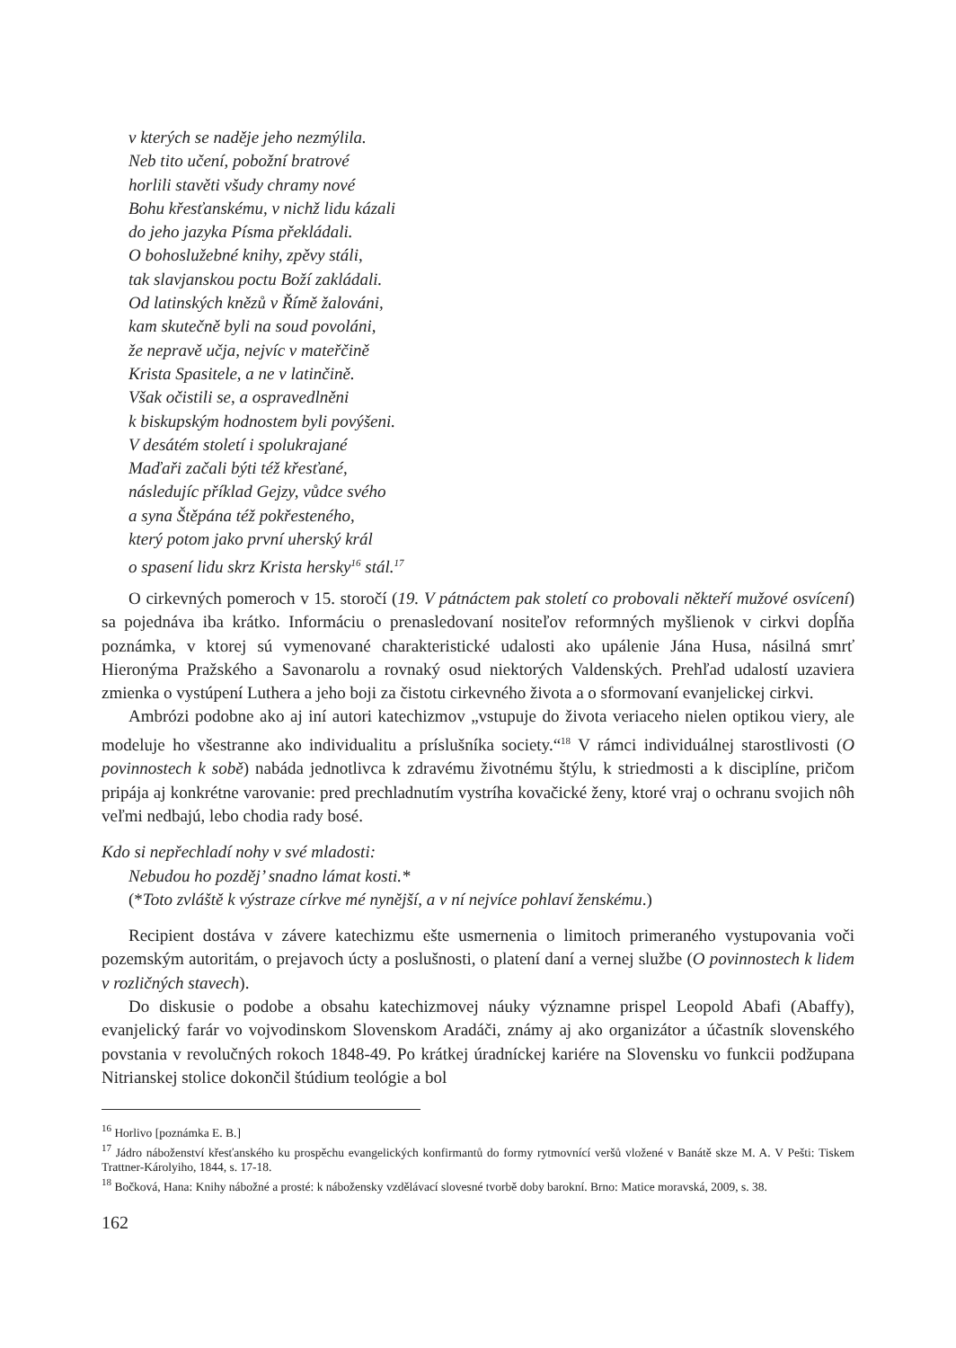v kterých se naděje jeho nezmýlila.
Neb tito učení, pobožní bratrové
horlili stavěti všudy chramy nové
Bohu křesťanskému, v nichž lidu kázali
do jeho jazyka Písma překládali.
O bohoslužebné knihy, zpěvy stáli,
tak slavjanskou poctu Boží zakládali.
Od latinských knězů v Římě žalováni,
kam skutečně byli na soud povoláni,
že nepravě učja, nejvíc v mateřčině
Krista Spasitele, a ne v latinčině.
Však očistili se, a ospravedlněni
k biskupským hodnostem byli povýšeni.
V desátém století i spolukrajané
Maďaři začali býti též křesťané,
následujíc příklad Gejzy, vůdce svého
a syna Štěpána též pokřesteného,
který potom jako první uherský král
o spasení lidu skrz Krista hersky<sup>16</sup> stál.<sup>17</sup>
O cirkevných pomeroch v 15. storočí (19. V pátnáctem pak století co probovali někteří mužové osvícení) sa pojednáva iba krátko. Informáciu o prenasledovaní nositeľov reformných myšlienok v cirkvi dopĺňa poznámka, v ktorej sú vymenované charakteristické udalosti ako upálenie Jána Husa, násilná smrť Hieronýma Pražského a Savonarolu a rovnaký osud niektorých Valdenských. Prehľad udalostí uzaviera zmienka o vystúpení Luthera a jeho boji za čistotu cirkevného života a o sformovaní evanjelickej cirkvi.
Ambrózi podobne ako aj iní autori katechizmov „vstupuje do života veriaceho nielen optikou viery, ale modeluje ho všestranne ako individualitu a príslušníka society.“<sup>18</sup> V rámci individuálnej starostlivosti (O povinnostech k sobě) nabáda jednotlivca k zdravému životnému štýlu, k striedmosti a k disciplíne, pričom pripája aj konkrétne varovanie: pred prechladnutím vystríha kovačické ženy, ktoré vraj o ochranu svojich nôh veľmi nedbajú, lebo chodia rady bosé.
Kdo si nepřechladí nohy v své mladosti:
Nebudou ho pozděj’ snadno lámat kosti.*
(*Toto zvláště k výstraze církve mé nynější, a v ní nejvíce pohlaví ženskému.)
Recipient dostáva v závere katechizmu ešte usmernenia o limitoch primeraného vystupovania voči pozemským autoritám, o prejavoch úcty a poslušnosti, o platení daní a vernej službe (O povinnostech k lidem v rozličných stavech).
Do diskusie o podobe a obsahu katechizmovej náuky významne prispel Leopold Abafi (Abaffy), evanjelický farár vo vojvodinskom Slovenskom Aradáči, známy aj ako organizátor a účastník slovenského povstania v revolučných rokoch 1848-49. Po krátkej úradníckej kariére na Slovensku vo funkcii podžupana Nitrianskej stolice dokončil štúdium teológie a bol
<sup>16</sup> Horlivo [poznámka E. B.]
<sup>17</sup> Jádro náboženství křesťanského ku prospěchu evangelických konfirmantů do formy rytmovnící veršů vložené v Banátě skze M. A. V Pešti: Tiskem Trattner-Károlyiho, 1844, s. 17-18.
<sup>18</sup> Bočková, Hana: Knihy nábožné a prosté: k nábožensky vzdělávací slovesné tvorbě doby barokní. Brno: Matice moravská, 2009, s. 38.
162